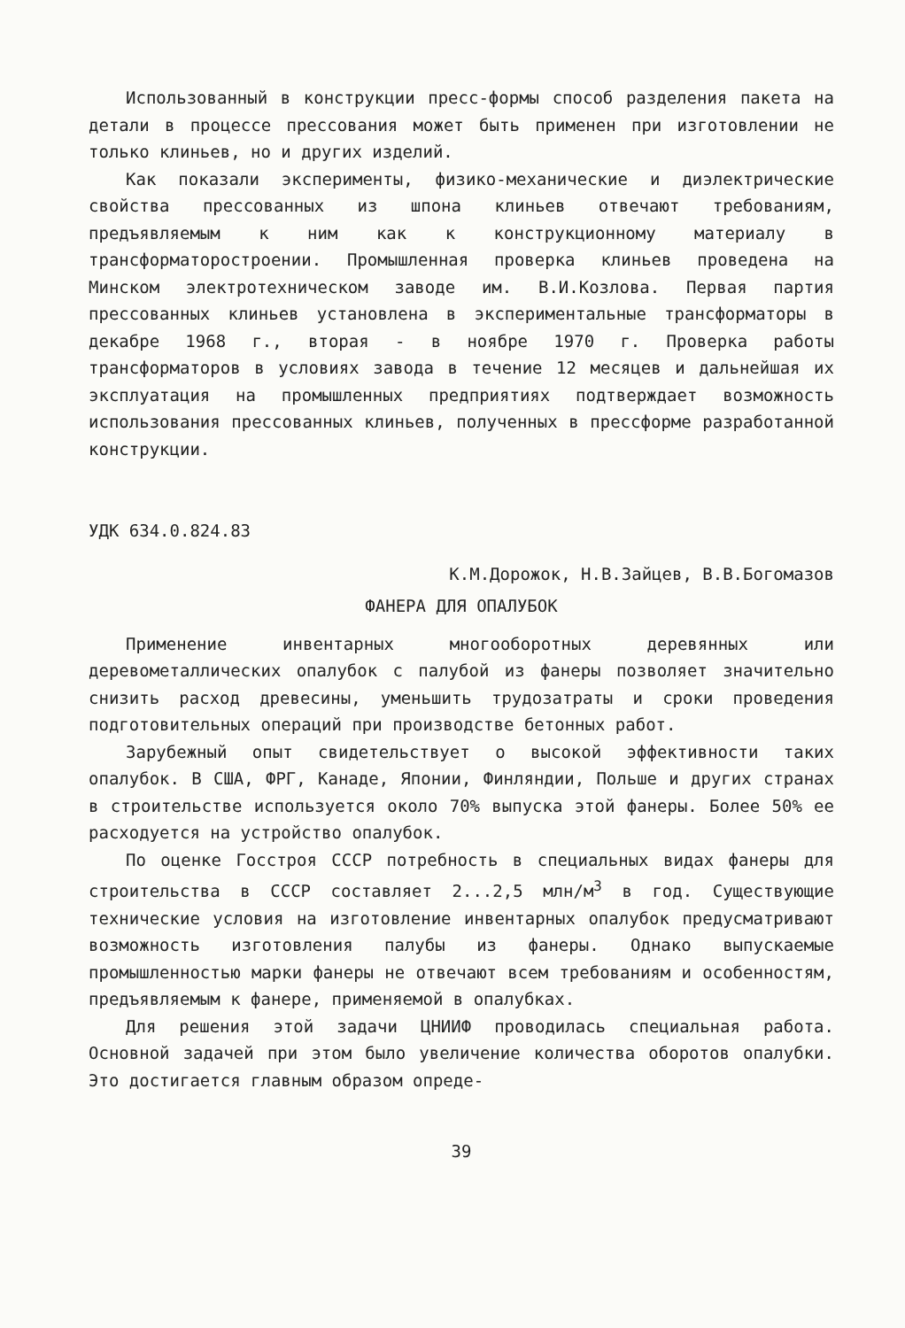Использованный в конструкции пресс-формы способ разделения пакета на детали в процессе прессования может быть применен при изготовлении не только клиньев, но и других изделий.
Как показали эксперименты, физико-механические и диэлектрические свойства прессованных из шпона клиньев отвечают требованиям, предъявляемым к ним как к конструкционному материалу в трансформаторостроении. Промышленная проверка клиньев проведена на Минском электротехническом заводе им. В.И.Козлова. Первая партия прессованных клиньев установлена в экспериментальные трансформаторы в декабре 1968 г., вторая - в ноябре 1970 г. Проверка работы трансформаторов в условиях завода в течение 12 месяцев и дальнейшая их эксплуатация на промышленных предприятиях подтверждает возможность использования прессованных клиньев, полученных в прессформе разработанной конструкции.
УДК 634.0.824.83
К.М.Дорожок, Н.В.Зайцев, В.В.Богомазов
ФАНЕРА ДЛЯ ОПАЛУБОК
Применение инвентарных многооборотных деревянных или деревометаллических опалубок с палубой из фанеры позволяет значительно снизить расход древесины, уменьшить трудозатраты и сроки проведения подготовительных операций при производстве бетонных работ.
Зарубежный опыт свидетельствует о высокой эффективности таких опалубок. В США, ФРГ, Канаде, Японии, Финляндии, Польше и других странах в строительстве используется около 70% выпуска этой фанеры. Более 50% ее расходуется на устройство опалубок.
По оценке Госстроя СССР потребность в специальных видах фанеры для строительства в СССР составляет 2...2,5 млн/м<sup>3</sup> в год. Существующие технические условия на изготовление инвентарных опалубок предусматривают возможность изготовления палубы из фанеры. Однако выпускаемые промышленностью марки фанеры не отвечают всем требованиям и особенностям, предъявляемым к фанере, применяемой в опалубках.
Для решения этой задачи ЦНИИФ проводилась специальная работа. Основной задачей при этом было увеличение количества оборотов опалубки. Это достигается главным образом опреде-
39